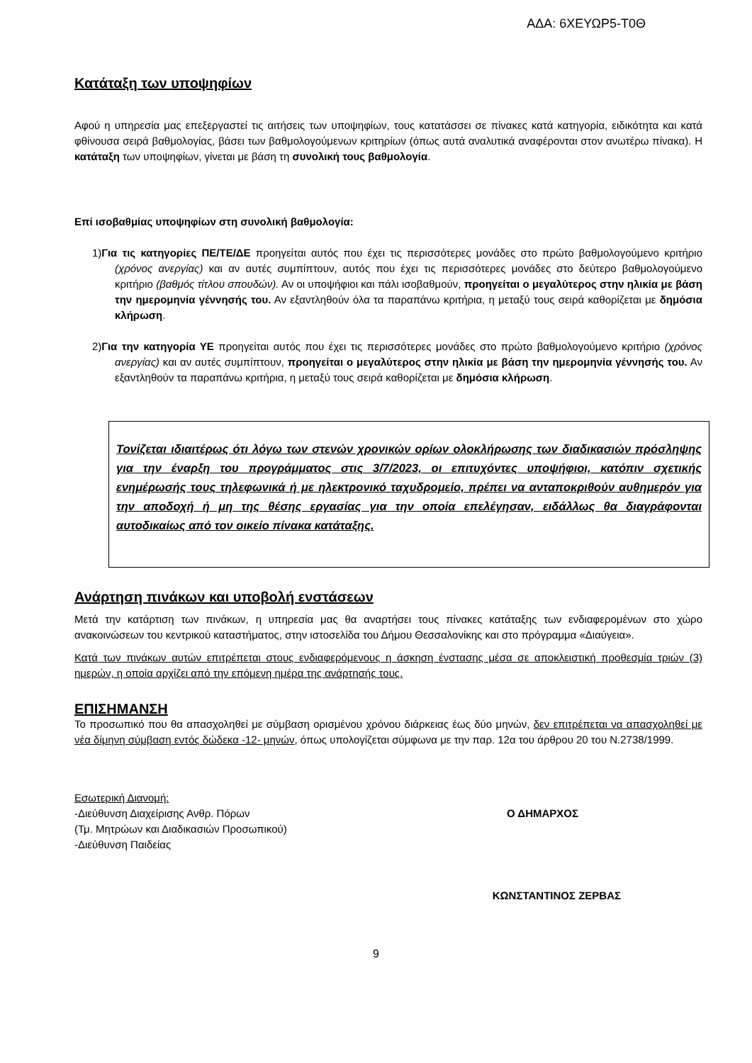ΑΔΑ: 6ΧΕΥΩΡ5-Τ0Θ
Κατάταξη των υποψηφίων
Αφού η υπηρεσία μας επεξεργαστεί τις αιτήσεις των υποψηφίων, τους κατατάσσει σε πίνακες κατά κατηγορία, ειδικότητα και κατά φθίνουσα σειρά βαθμολογίας, βάσει των βαθμολογούμενων κριτηρίων (όπως αυτά αναλυτικά αναφέρονται στον ανωτέρω πίνακα). Η κατάταξη των υποψηφίων, γίνεται με βάση τη συνολική τους βαθμολογία.
Επί ισοβαθμίας υποψηφίων στη συνολική βαθμολογία:
1)Για τις κατηγορίες ΠΕ/ΤΕ/ΔΕ προηγείται αυτός που έχει τις περισσότερες μονάδες στο πρώτο βαθμολογούμενο κριτήριο (χρόνος ανεργίας) και αν αυτές συμπίπτουν, αυτός που έχει τις περισσότερες μονάδες στο δεύτερο βαθμολογούμενο κριτήριο (βαθμός τίτλου σπουδών). Αν οι υποψήφιοι και πάλι ισοβαθμούν, προηγείται ο μεγαλύτερος στην ηλικία με βάση την ημερομηνία γέννησής του. Αν εξαντληθούν όλα τα παραπάνω κριτήρια, η μεταξύ τους σειρά καθορίζεται με δημόσια κλήρωση.
2)Για την κατηγορία ΥΕ προηγείται αυτός που έχει τις περισσότερες μονάδες στο πρώτο βαθμολογούμενο κριτήριο (χρόνος ανεργίας) και αν αυτές συμπίπτουν, προηγείται ο μεγαλύτερος στην ηλικία με βάση την ημερομηνία γέννησής του. Αν εξαντληθούν τα παραπάνω κριτήρια, η μεταξύ τους σειρά καθορίζεται με δημόσια κλήρωση.
Τονίζεται ιδιαιτέρως ότι λόγω των στενών χρονικών ορίων ολοκλήρωσης των διαδικασιών πρόσληψης για την έναρξη του προγράμματος στις 3/7/2023, οι επιτυχόντες υποψήφιοι, κατόπιν σχετικής ενημέρωσής τους τηλεφωνικά ή με ηλεκτρονικό ταχυδρομείο, πρέπει να ανταποκριθούν αυθημερόν για την αποδοχή ή μη της θέσης εργασίας για την οποία επελέγησαν, ειδάλλως θα διαγράφονται αυτοδικαίως από τον οικείο πίνακα κατάταξης.
Ανάρτηση πινάκων και υποβολή ενστάσεων
Μετά την κατάρτιση των πινάκων, η υπηρεσία μας θα αναρτήσει τους πίνακες κατάταξης των ενδιαφερομένων στο χώρο ανακοινώσεων του κεντρικού καταστήματος, στην ιστοσελίδα του Δήμου Θεσσαλονίκης και στο πρόγραμμα «Διαύγεια».
Κατά των πινάκων αυτών επιτρέπεται στους ενδιαφερόμενους η άσκηση ένστασης μέσα σε αποκλειστική προθεσμία τριών (3) ημερών, η οποία αρχίζει από την επόμενη ημέρα της ανάρτησής τους.
ΕΠΙΣΗΜΑΝΣΗ
Το προσωπικό που θα απασχοληθεί με σύμβαση ορισμένου χρόνου διάρκειας έως δύο μηνών, δεν επιτρέπεται να απασχοληθεί με νέα δίμηνη σύμβαση εντός δώδεκα -12- μηνών, όπως υπολογίζεται σύμφωνα με την παρ. 12α του άρθρου 20 του Ν.2738/1999.
Εσωτερική Διανομή:
-Διεύθυνση Διαχείρισης Ανθρ. Πόρων Ο ΔΗΜΑΡΧΟΣ
(Τμ. Μητρώων και Διαδικασιών Προσωπικού)
-Διεύθυνση Παιδείας
ΚΩΝΣΤΑΝΤΙΝΟΣ ΖΕΡΒΑΣ
9